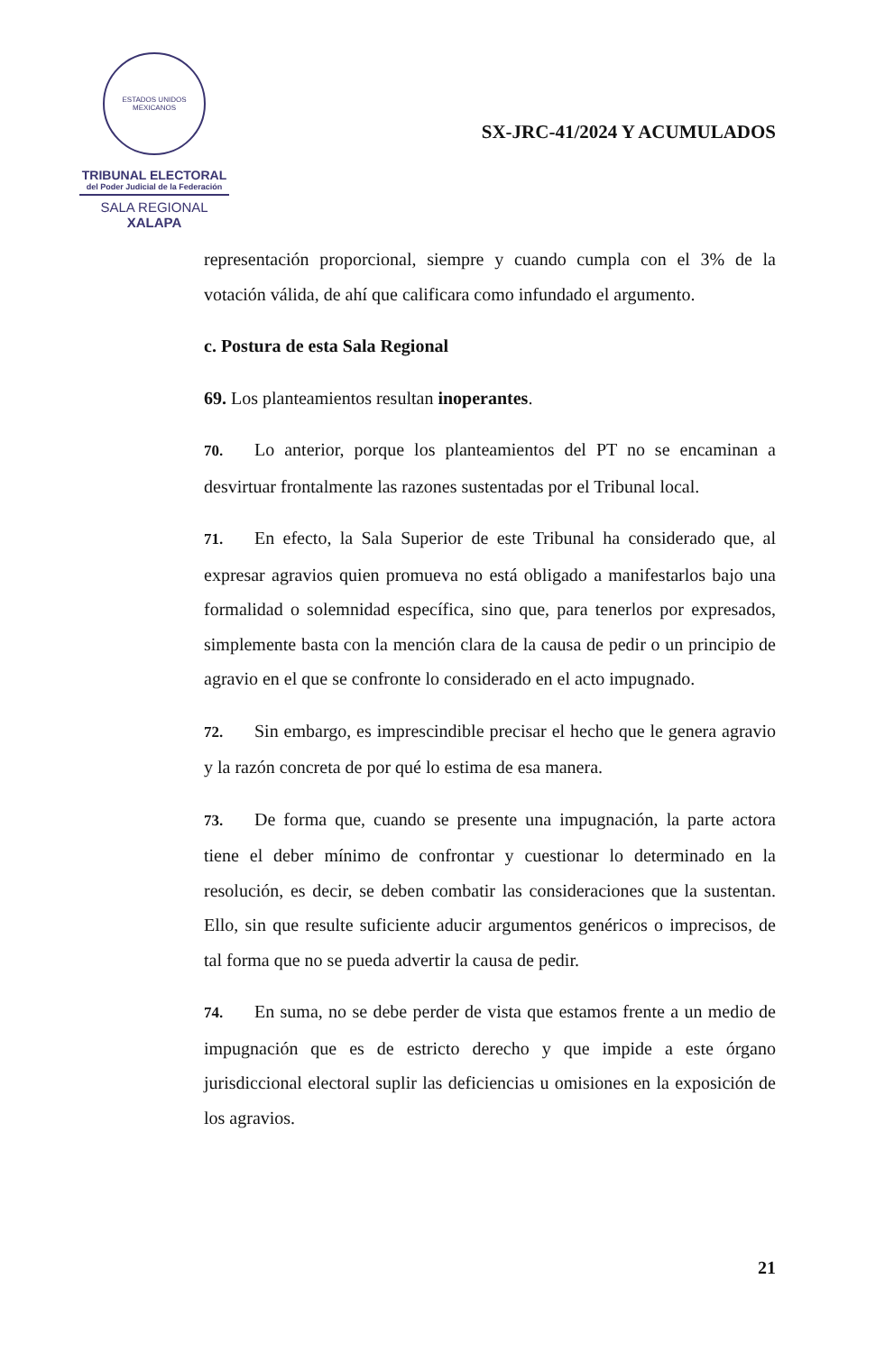ESTADOS UNIDOS MEXICANOS
TRIBUNAL ELECTORAL
del Poder Judicial de la Federación
SALA REGIONAL
XALAPA
SX-JRC-41/2024 Y ACUMULADOS
representación proporcional, siempre y cuando cumpla con el 3% de la votación válida, de ahí que calificara como infundado el argumento.
c. Postura de esta Sala Regional
69. Los planteamientos resultan inoperantes.
70. Lo anterior, porque los planteamientos del PT no se encaminan a desvirtuar frontalmente las razones sustentadas por el Tribunal local.
71. En efecto, la Sala Superior de este Tribunal ha considerado que, al expresar agravios quien promueva no está obligado a manifestarlos bajo una formalidad o solemnidad específica, sino que, para tenerlos por expresados, simplemente basta con la mención clara de la causa de pedir o un principio de agravio en el que se confronte lo considerado en el acto impugnado.
72. Sin embargo, es imprescindible precisar el hecho que le genera agravio y la razón concreta de por qué lo estima de esa manera.
73. De forma que, cuando se presente una impugnación, la parte actora tiene el deber mínimo de confrontar y cuestionar lo determinado en la resolución, es decir, se deben combatir las consideraciones que la sustentan. Ello, sin que resulte suficiente aducir argumentos genéricos o imprecisos, de tal forma que no se pueda advertir la causa de pedir.
74. En suma, no se debe perder de vista que estamos frente a un medio de impugnación que es de estricto derecho y que impide a este órgano jurisdiccional electoral suplir las deficiencias u omisiones en la exposición de los agravios.
21